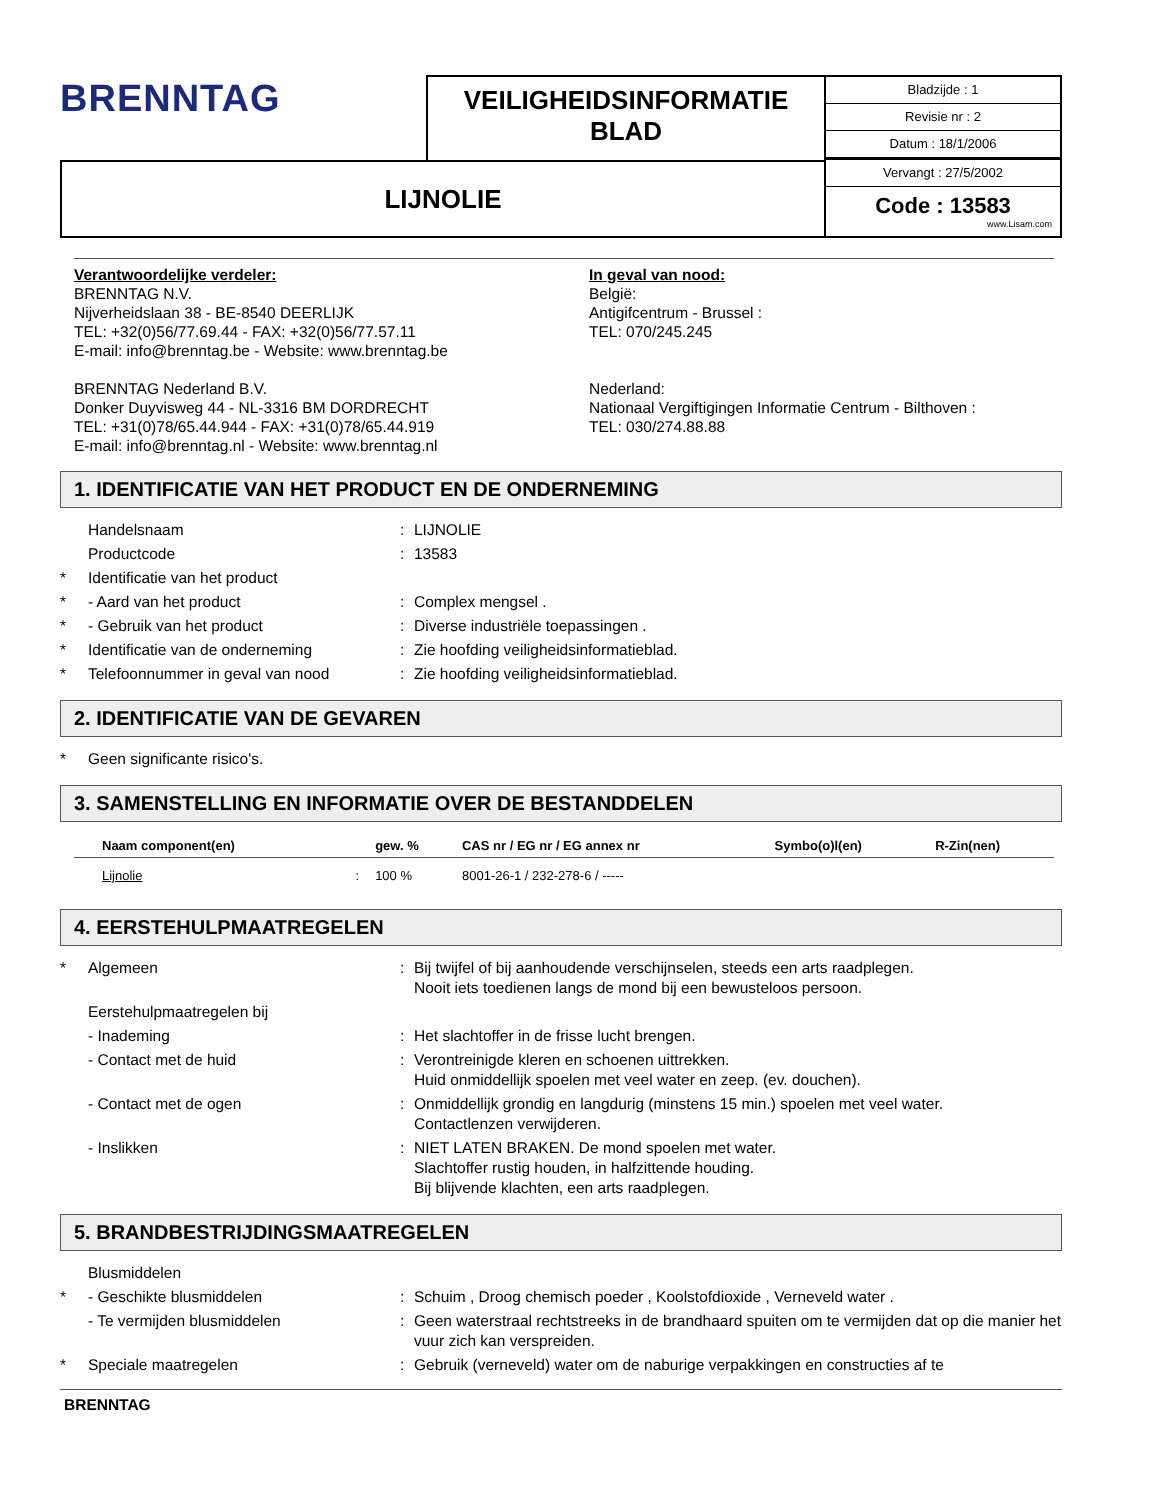BRENNTAG
VEILIGHEIDSINFORMATIE
BLAD
Bladzijde : 1
Revisie nr : 2
Datum : 18/1/2006
LIJNOLIE
Vervangt : 27/5/2002
Code : 13583
www.Lisam.com
Verantwoordelijke verdeler:
BRENNTAG N.V.
Nijverheidslaan 38 - BE-8540 DEERLIJK
TEL: +32(0)56/77.69.44 - FAX: +32(0)56/77.57.11
E-mail: info@brenntag.be - Website: www.brenntag.be
BRENNTAG Nederland B.V.
Donker Duyvisweg 44 - NL-3316 BM DORDRECHT
TEL: +31(0)78/65.44.944 - FAX: +31(0)78/65.44.919
E-mail: info@brenntag.nl - Website: www.brenntag.nl
In geval van nood:
België:
Antigifcentrum - Brussel :
TEL: 070/245.245
Nederland:
Nationaal Vergiftigingen Informatie Centrum - Bilthoven :
TEL: 030/274.88.88
1. IDENTIFICATIE VAN HET PRODUCT EN DE ONDERNEMING
Handelsnaam: LIJNOLIE
Productcode: 13583
* Identificatie van het product
* - Aard van het product: Complex mengsel .
* - Gebruik van het product: Diverse industriële toepassingen .
* Identificatie van de onderneming: Zie hoofding veiligheidsinformatieblad.
* Telefoonnummer in geval van nood: Zie hoofding veiligheidsinformatieblad.
2. IDENTIFICATIE VAN DE GEVAREN
* Geen significante risico's.
3. SAMENSTELLING EN INFORMATIE OVER DE BESTANDDELEN
| Naam component(en) | | gew. % | CAS nr / EG nr / EG annex nr | Symbo(o)l(en) | R-Zin(nen) |
| --- | --- | --- | --- | --- | --- |
| Lijnolie | : | 100 % | 8001-26-1 / 232-278-6 / ----- | | |
4. EERSTEHULPMAATREGELEN
* Algemeen: Bij twijfel of bij aanhoudende verschijnselen, steeds een arts raadplegen.
Nooit iets toedienen langs de mond bij een bewusteloos persoon.
Eerstehulpmaatregelen bij
- Inademing: Het slachtoffer in de frisse lucht brengen.
- Contact met de huid: Verontreinigde kleren en schoenen uittrekken.
Huid onmiddellijk spoelen met veel water en zeep. (ev. douchen).
- Contact met de ogen: Onmiddellijk grondig en langdurig (minstens 15 min.) spoelen met veel water.
Contactlenzen verwijderen.
- Inslikken: NIET LATEN BRAKEN. De mond spoelen met water.
Slachtoffer rustig houden, in halfzittende houding.
Bij blijvende klachten, een arts raadplegen.
5. BRANDBESTRIJDINGSMAATREGELEN
Blusmiddelen
* - Geschikte blusmiddelen: Schuim , Droog chemisch poeder , Koolstofdioxide , Verneveld water .
- Te vermijden blusmiddelen: Geen waterstraal rechtstreeks in de brandhaard spuiten om te vermijden dat op die manier het vuur zich kan verspreiden.
* Speciale maatregelen: Gebruik (verneveld) water om de naburige verpakkingen en constructies af te
BRENNTAG